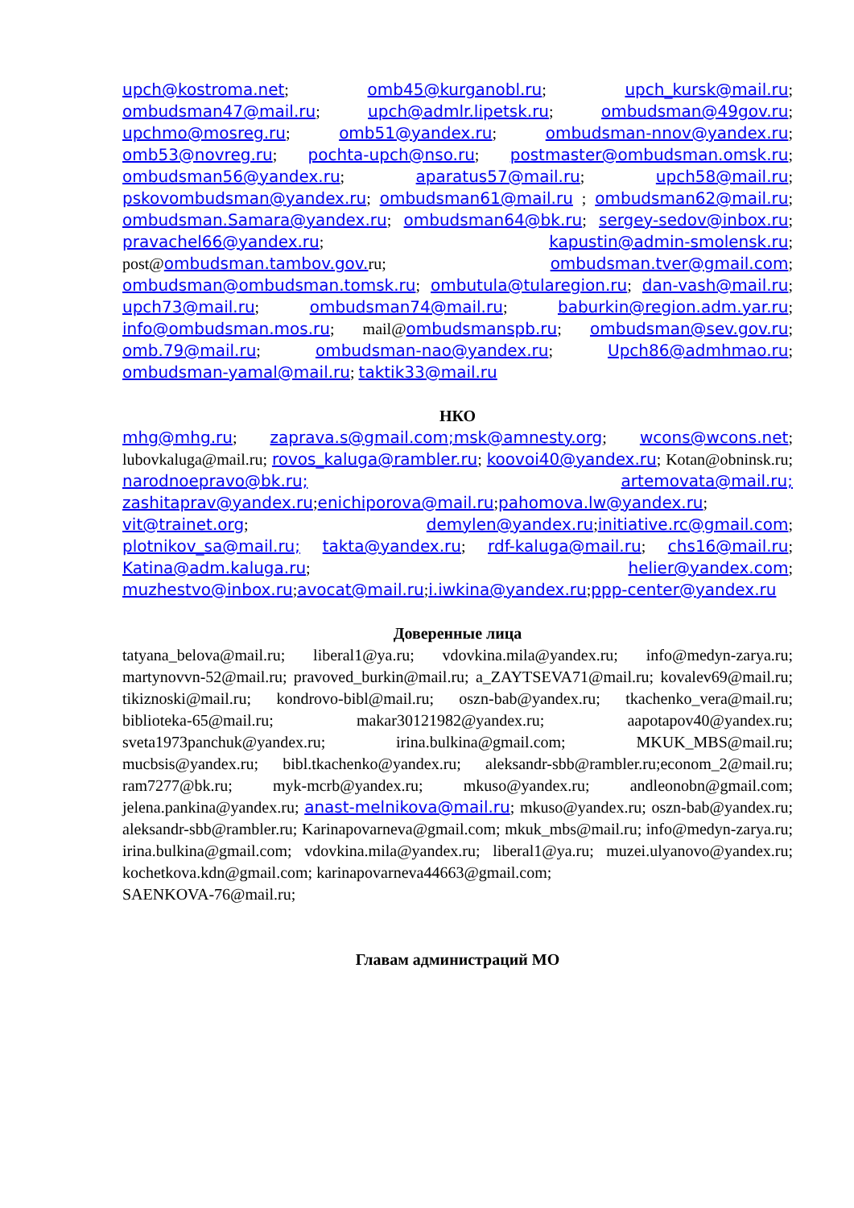upch@kostroma.net; omb45@kurganobl.ru; upch_kursk@mail.ru; ombudsman47@mail.ru; upch@admlr.lipetsk.ru; ombudsman@49gov.ru; upchmo@mosreg.ru; omb51@yandex.ru; ombudsman-nnov@yandex.ru; omb53@novreg.ru; pochta-upch@nso.ru; postmaster@ombudsman.omsk.ru; ombudsman56@yandex.ru; aparatus57@mail.ru; upch58@mail.ru; pskovombudsman@yandex.ru; ombudsman61@mail.ru ; ombudsman62@mail.ru; ombudsman.Samara@yandex.ru; ombudsman64@bk.ru; sergey-sedov@inbox.ru; pravachel66@yandex.ru; kapustin@admin-smolensk.ru; post@ombudsman.tambov.gov. ru; ombudsman.tver@gmail.com; ombudsman@ombudsman.tomsk.ru; ombutula@tularegion.ru; dan-vash@mail.ru; upch73@mail.ru; ombudsman74@mail.ru; baburkin@region.adm.yar.ru; info@ombudsman.mos.ru; mail@ombudsmanspb.ru; ombudsman@sev.gov.ru; omb.79@mail.ru; ombudsman-nao@yandex.ru; Upch86@admhmao.ru; ombudsman-yamal@mail.ru; taktik33@mail.ru
НКО
mhg@mhg.ru; zaprava.s@gmail.com;msk@amnesty.org; wcons@wcons.net; lubovkaluga@mail.ru; rovos_kaluga@rambler.ru; koovoi40@yandex.ru; Kotan@obninsk.ru; narodnoepravo@bk.ru; artemovata@mail.ru; zashitaprav@yandex.ru;enichiporova@mail.ru;pahomova.lw@yandex.ru; vit@trainet.org; demylen@yandex.ru;initiative.rc@gmail.com; plotnikov_sa@mail.ru; takta@yandex.ru; rdf-kaluga@mail.ru; chs16@mail.ru; Katina@adm.kaluga.ru; helier@yandex.com; muzhestvo@inbox.ru;avocat@mail.ru;i.iwkina@yandex.ru;ppp-center@yandex.ru
Доверенные лица
tatyana_belova@mail.ru; liberal1@ya.ru; vdovkina.mila@yandex.ru; info@medyn-zarya.ru; martynovvn-52@mail.ru; pravoved_burkin@mail.ru; a_ZAYTSEVA71@mail.ru; kovalev69@mail.ru; tikiznoski@mail.ru; kondrovo-bibl@mail.ru; oszn-bab@yandex.ru; tkachenko_vera@mail.ru; biblioteka-65@mail.ru; makar30121982@yandex.ru; aapotapov40@yandex.ru; sveta1973panchuk@yandex.ru; irina.bulkina@gmail.com; MKUK_MBS@mail.ru; mucbsis@yandex.ru; bibl.tkachenko@yandex.ru; aleksandr-sbb@rambler.ru;econom_2@mail.ru; ram7277@bk.ru; myk-mcrb@yandex.ru; mkuso@yandex.ru; andleonobn@gmail.com; jelena.pankina@yandex.ru; anast-melnikova@mail.ru; mkuso@yandex.ru; oszn-bab@yandex.ru; aleksandr-sbb@rambler.ru; Karinapovarneva@gmail.com; mkuk_mbs@mail.ru; info@medyn-zarya.ru; irina.bulkina@gmail.com; vdovkina.mila@yandex.ru; liberal1@ya.ru; muzei.ulyanovo@yandex.ru; kochetkova.kdn@gmail.com; karinapovarneva44663@gmail.com;
SAENKOVA-76@mail.ru;
Главам администраций МО